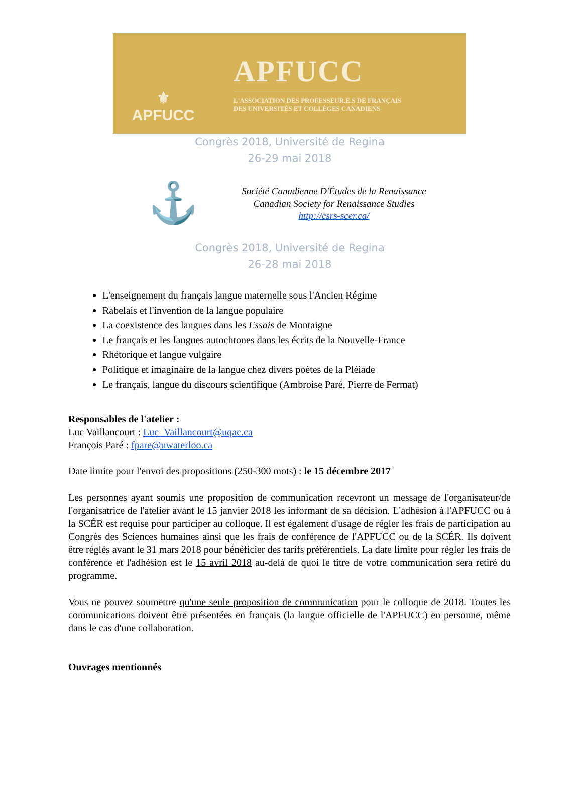⚜
APFUCC
APFUCC
L'ASSOCIATION DES PROFESSEUR.E.S DE FRANÇAIS
DES UNIVERSITÉS ET COLLÈGES CANADIENS
Congrès 2018, Université de Regina
26-29 mai 2018
⚓
Société Canadienne D'Études de la Renaissance
Canadian Society for Renaissance Studies
http://csrs-scer.ca/
Congrès 2018, Université de Regina
26-28 mai 2018
L'enseignement du français langue maternelle sous l'Ancien Régime
Rabelais et l'invention de la langue populaire
La coexistence des langues dans les Essais de Montaigne
Le français et les langues autochtones dans les écrits de la Nouvelle-France
Rhétorique et langue vulgaire
Politique et imaginaire de la langue chez divers poètes de la Pléiade
Le français, langue du discours scientifique (Ambroise Paré, Pierre de Fermat)
Responsables de l'atelier :
Luc Vaillancourt : Luc_Vaillancourt@uqac.ca
François Paré : fpare@uwaterloo.ca
Date limite pour l'envoi des propositions (250-300 mots) : le 15 décembre 2017
Les personnes ayant soumis une proposition de communication recevront un message de l'organisateur/de l'organisatrice de l'atelier avant le 15 janvier 2018 les informant de sa décision. L'adhésion à l'APFUCC ou à la SCÉR est requise pour participer au colloque. Il est également d'usage de régler les frais de participation au Congrès des Sciences humaines ainsi que les frais de conférence de l'APFUCC ou de la SCÉR. Ils doivent être réglés avant le 31 mars 2018 pour bénéficier des tarifs préférentiels. La date limite pour régler les frais de conférence et l'adhésion est le 15 avril 2018 au-delà de quoi le titre de votre communication sera retiré du programme.
Vous ne pouvez soumettre qu'une seule proposition de communication pour le colloque de 2018. Toutes les communications doivent être présentées en français (la langue officielle de l'APFUCC) en personne, même dans le cas d'une collaboration.
Ouvrages mentionnés